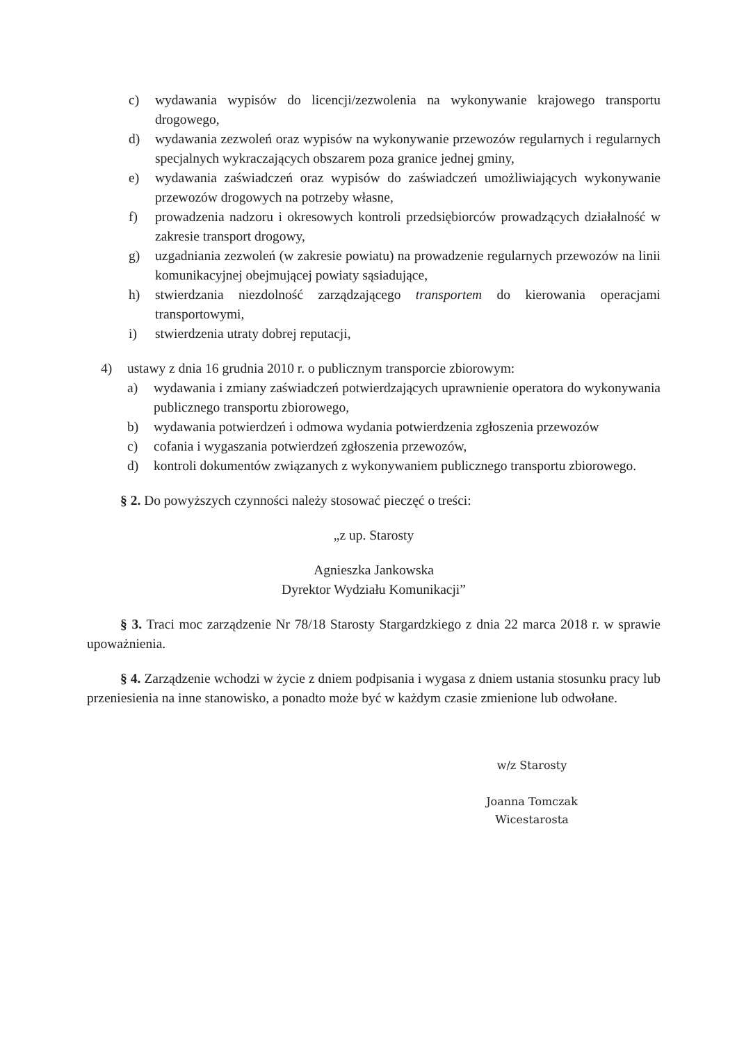c) wydawania wypisów do licencji/zezwolenia na wykonywanie krajowego transportu drogowego,
d) wydawania zezwoleń oraz wypisów na wykonywanie przewozów regularnych i regularnych specjalnych wykraczających obszarem poza granice jednej gminy,
e) wydawania zaświadczeń oraz wypisów do zaświadczeń umożliwiających wykonywanie przewozów drogowych na potrzeby własne,
f) prowadzenia nadzoru i okresowych kontroli przedsiębiorców prowadzących działalność w zakresie transport drogowy,
g) uzgadniania zezwoleń (w zakresie powiatu) na prowadzenie regularnych przewozów na linii komunikacyjnej obejmującej powiaty sąsiadujące,
h) stwierdzania niezdolność zarządzającego transportem do kierowania operacjami transportowymi,
i) stwierdzenia utraty dobrej reputacji,
4) ustawy z dnia 16 grudnia 2010 r. o publicznym transporcie zbiorowym:
a) wydawania i zmiany zaświadczeń potwierdzających uprawnienie operatora do wykonywania publicznego transportu zbiorowego,
b) wydawania potwierdzeń i odmowa wydania potwierdzenia zgłoszenia przewozów
c) cofania i wygaszania potwierdzeń zgłoszenia przewozów,
d) kontroli dokumentów związanych z wykonywaniem publicznego transportu zbiorowego.
§ 2. Do powyższych czynności należy stosować pieczęć o treści:
„z up. Starosty
Agnieszka Jankowska
Dyrektor Wydziału Komunikacji”
§ 3. Traci moc zarządzenie Nr 78/18 Starosty Stargardzkiego z dnia 22 marca 2018 r. w sprawie upoważnienia.
§ 4. Zarządzenie wchodzi w życie z dniem podpisania i wygasa z dniem ustania stosunku pracy lub przeniesienia na inne stanowisko, a ponadto może być w każdym czasie zmienione lub odwołane.
w/z Starosty
Joanna Tomczak
Wicestarosta